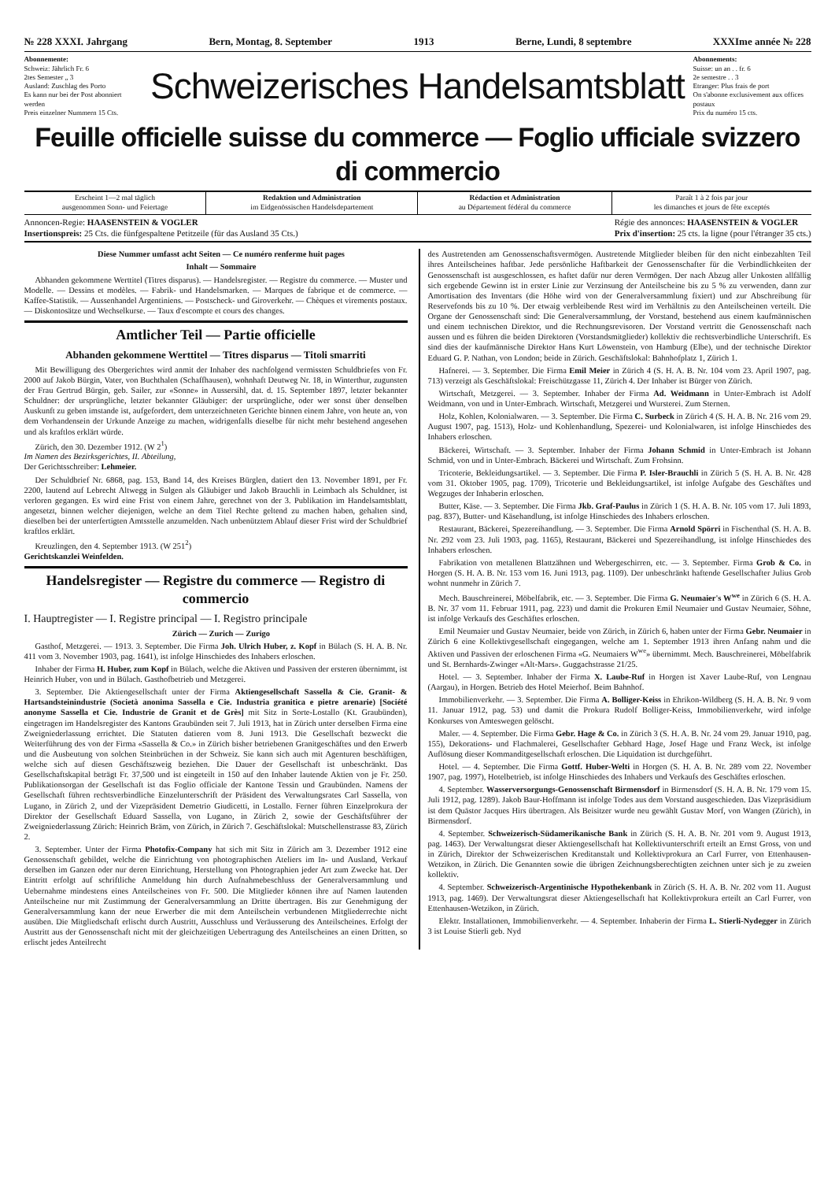№ 228 XXXI. Jahrgang Bern, Montag, 8. September 1913 Berne, Lundi, 8 septembre XXXIme année № 228
Abonnemente:
Schweiz: Jährlich Fr. 6
2tes Semester „ 3
Ausland: Zuschlag des Porto
Es kann nur bei der Post abonniert werden
Preis einzelner Nummern 15 Cts.
Schweizerisches Handelsamtsblatt
Abonnements:
Suisse: un an . . fr. 6
2e semestre . . 3
Etranger: Plus frais de port
On s'abonne exclusivement aux offices postaux
Prix du numéro 15 cts.
Feuille officielle suisse du commerce — Foglio ufficiale svizzero di commercio
| Erscheint 1—2 mal täglich ausgenommen Sonn- und Feiertage | Redaktion und Administration im Eidgenössischen Handelsdepartement | Rédaction et Administration au Département fédéral du commerce | Paraît 1 à 2 fois par jour les dimanches et jours de fête exceptés |
Annoncen-Regie: HAASENSTEIN & VOGLER
Insertionspreis: 25 Cts. die fünfgespaltene Petitzeile (für das Ausland 35 Cts.) Régie des annonces: HAASENSTEIN & VOGLER
Prix d'insertion: 25 cts. la ligne (pour l'étranger 35 cts.)
Diese Nummer umfasst acht Seiten — Ce numéro renferme huit pages
Inhalt — Sommaire
Abhanden gekommene Werttitel (Titres disparus). — Handelsregister. — Registre du commerce. — Muster und Modelle. — Dessins et modèles. — Fabrik- und Handelsmarken. — Marques de fabrique et de commerce. — Kaffee-Statistik. — Aussenhandel Argentiniens. — Postscheck- und Giroverkehr. — Chèques et virements postaux. — Diskontosätze und Wechselkurse. — Taux d'escompte et cours des changes.
Amtlicher Teil — Partie officielle
Abhanden gekommene Werttitel — Titres disparus — Titoli smarriti
Mit Bewilligung des Obergerichtes wird anmit der Inhaber des nachfolgend vermissten Schuldbriefes von Fr. 2000 auf Jakob Bürgin, Vater, von Buchthalen (Schaffhausen), wohnhaft Deutweg Nr. 18, in Winterthur, zugunsten der Frau Gertrud Bürgin, geb. Sailer, zur «Sonne» in Aussersihl, dat. d. 15. September 1897, letzter bekannter Schuldner: der ursprüngliche, letzter bekannter Gläubiger: der ursprüngliche, oder wer sonst über denselben Auskunft zu geben imstande ist, aufgefordert, dem unterzeichneten Gerichte binnen einem Jahre, von heute an, von dem Vorhandensein der Urkunde Anzeige zu machen, widrigenfalls dieselbe für nicht mehr bestehend angesehen und als kraftlos erklärt würde.
Zürich, den 30. Dezember 1912. (W 2<sup>1</sup>)
Im Namen des Bezirksgerichtes, II. Abteilung,
Der Gerichtsschreiber: Lehmeier.
Der Schuldbrief Nr. 6868, pag. 153, Band 14, des Kreises Bürglen, datiert den 13. November 1891, per Fr. 2200, lautend auf Lebrecht Altwegg in Sulgen als Gläubiger und Jakob Brauchli in Leimbach als Schuldner, ist verloren gegangen. Es wird eine Frist von einem Jahre, gerechnet von der 3. Publikation im Handelsamtsblatt, angesetzt, binnen welcher diejenigen, welche an dem Titel Rechte geltend zu machen haben, gehalten sind, dieselben bei der unterfertigten Amtsstelle anzumelden. Nach unbenütztem Ablauf dieser Frist wird der Schuldbrief kraftlos erklärt.
Kreuzlingen, den 4. September 1913. (W 251<sup>2</sup>)
Gerichtskanzlei Weinfelden.
Handelsregister — Registre du commerce — Registro di commercio
I. Hauptregister — I. Registre principal — I. Registro principale
Zürich — Zurich — Zurigo
Gasthof, Metzgerei. — 1913. 3. September. Die Firma Joh. Ulrich Huber, z. Kopf in Bülach (S. H. A. B. Nr. 411 vom 3. November 1903, pag. 1641), ist infolge Hinschiedes des Inhabers erloschen.
Inhaber der Firma H. Huber, zum Kopf in Bülach, welche die Aktiven und Passiven der ersteren übernimmt, ist Heinrich Huber, von und in Bülach. Gasthofbetrieb und Metzgerei.
3. September. Die Aktiengesellschaft unter der Firma Aktiengesellschaft Sassella & Cie. Granit- & Hartsandsteinindustrie (Società anonima Sassella e Cie. Industria granitica e pietre arenarie) [Société anonyme Sassella et Cie. Industrie de Granit et de Grès] mit Sitz in Sorte-Lostallo (Kt. Graubünden), eingetragen im Handelsregister des Kantons Graubünden seit 7. Juli 1913, hat in Zürich unter derselben Firma eine Zweigniederlassung errichtet. Die Statuten datieren vom 8. Juni 1913. Die Gesellschaft bezweckt die Weiterführung des von der Firma «Sassella & Co.» in Zürich bisher betriebenen Granitgeschäftes und den Erwerb und die Ausbeutung von solchen Steinbrüchen in der Schweiz. Sie kann sich auch mit Agenturen beschäftigen, welche sich auf diesen Geschäftszweig beziehen. Die Dauer der Gesellschaft ist unbeschränkt. Das Gesellschaftskapital beträgt Fr. 37,500 und ist eingeteilt in 150 auf den Inhaber lautende Aktien von je Fr. 250. Publikationsorgan der Gesellschaft ist das Foglio officiale der Kantone Tessin und Graubünden. Namens der Gesellschaft führen rechtsverbindliche Einzelunterschrift der Präsident des Verwaltungsrates Carl Sassella, von Lugano, in Zürich 2, und der Vizepräsident Demetrio Giudicetti, in Lostallo. Ferner führen Einzelprokura der Direktor der Gesellschaft Eduard Sassella, von Lugano, in Zürich 2, sowie der Geschäftsführer der Zweigniederlassung Zürich: Heinrich Bräm, von Zürich, in Zürich 7. Geschäftslokal: Mutschellenstrasse 83, Zürich 2.
3. September. Unter der Firma Photofix-Company hat sich mit Sitz in Zürich am 3. Dezember 1912 eine Genossenschaft gebildet, welche die Einrichtung von photographischen Ateliers im In- und Ausland, Verkauf derselben im Ganzen oder nur deren Einrichtung, Herstellung von Photographien jeder Art zum Zwecke hat. Der Eintritt erfolgt auf schriftliche Anmeldung hin durch Aufnahmebeschluss der Generalversammlung und Uebernahme mindestens eines Anteilscheines von Fr. 500. Die Mitglieder können ihre auf Namen lautenden Anteilscheine nur mit Zustimmung der Generalversammlung an Dritte übertragen. Bis zur Genehmigung der Generalversammlung kann der neue Erwerber die mit dem Anteilschein verbundenen Mitgliederrechte nicht ausüben. Die Mitgliedschaft erlischt durch Austritt, Ausschluss und Veräusserung des Anteilscheines. Erfolgt der Austritt aus der Genossenschaft nicht mit der gleichzeitigen Uebertragung des Anteilscheines an einen Dritten, so erlischt jedes Anteilrecht
des Austretenden am Genossenschaftsvermögen. Austretende Mitglieder bleiben für den nicht einbezahlten Teil ihres Anteilscheines haftbar. Jede persönliche Haftbarkeit der Genossenschafter für die Verbindlichkeiten der Genossenschaft ist ausgeschlossen, es haftet dafür nur deren Vermögen. Der nach Abzug aller Unkosten allfällig sich ergebende Gewinn ist in erster Linie zur Verzinsung der Anteilscheine bis zu 5 % zu verwenden, dann zur Amortisation des Inventars (die Höhe wird von der Generalversammlung fixiert) und zur Abschreibung für Reservefonds bis zu 10 %. Der etwaig verbleibende Rest wird im Verhältnis zu den Anteilscheinen verteilt. Die Organe der Genossenschaft sind: Die Generalversammlung, der Vorstand, bestehend aus einem kaufmännischen und einem technischen Direktor, und die Rechnungsrevisoren. Der Vorstand vertritt die Genossenschaft nach aussen und es führen die beiden Direktoren (Vorstandsmitglieder) kollektiv die rechtsverbindliche Unterschrift. Es sind dies der kaufmännische Direktor Hans Kurt Löwenstein, von Hamburg (Elbe), und der technische Direktor Eduard G. P. Nathan, von London; beide in Zürich. Geschäftslokal: Bahnhofplatz 1, Zürich 1.
Hafnerei. — 3. September. Die Firma Emil Meier in Zürich 4 (S. H. A. B. Nr. 104 vom 23. April 1907, pag. 713) verzeigt als Geschäftslokal: Freischützgasse 11, Zürich 4. Der Inhaber ist Bürger von Zürich.
Wirtschaft, Metzgerei. — 3. September. Inhaber der Firma Ad. Weidmann in Unter-Embrach ist Adolf Weidmann, von und in Unter-Embrach. Wirtschaft, Metzgerei und Wursterei. Zum Sternen.
Holz, Kohlen, Kolonialwaren. — 3. September. Die Firma C. Surbeck in Zürich 4 (S. H. A. B. Nr. 216 vom 29. August 1907, pag. 1513), Holz- und Kohlenhandlung, Spezerei- und Kolonialwaren, ist infolge Hinschiedes des Inhabers erloschen.
Bäckerei, Wirtschaft. — 3. September. Inhaber der Firma Johann Schmid in Unter-Embrach ist Johann Schmid, von und in Unter-Embrach. Bäckerei und Wirtschaft. Zum Frohsinn.
Tricoterie, Bekleidungsartikel. — 3. September. Die Firma P. Isler-Brauchli in Zürich 5 (S. H. A. B. Nr. 428 vom 31. Oktober 1905, pag. 1709), Tricoterie und Bekleidungsartikel, ist infolge Aufgabe des Geschäftes und Wegzuges der Inhaberin erloschen.
Butter, Käse. — 3. September. Die Firma Jkb. Graf-Paulus in Zürich 1 (S. H. A. B. Nr. 105 vom 17. Juli 1893, pag. 837), Butter- und Käsehandlung, ist infolge Hinschiedes des Inhabers erloschen.
Restaurant, Bäckerei, Spezereihandlung. — 3. September. Die Firma Arnold Spörri in Fischenthal (S. H. A. B. Nr. 292 vom 23. Juli 1903, pag. 1165), Restaurant, Bäckerei und Spezereihandlung, ist infolge Hinschiedes des Inhabers erloschen.
Fabrikation von metallenen Blattzähnen und Webergeschirren, etc. — 3. September. Firma Grob & Co. in Horgen (S. H. A. B. Nr. 153 vom 16. Juni 1913, pag. 1109). Der unbeschränkt haftende Gesellschafter Julius Grob wohnt nunmehr in Zürich 7.
Mech. Bauschreinerei, Möbelfabrik, etc. — 3. September. Die Firma G. Neumaier's W<sup>we</sup> in Zürich 6 (S. H. A. B. Nr. 37 vom 11. Februar 1911, pag. 223) und damit die Prokuren Emil Neumaier und Gustav Neumaier, Söhne, ist infolge Verkaufs des Geschäftes erloschen.
Emil Neumaier und Gustav Neumaier, beide von Zürich, in Zürich 6, haben unter der Firma Gebr. Neumaier in Zürich 6 eine Kollektivgesellschaft eingegangen, welche am 1. September 1913 ihren Anfang nahm und die Aktiven und Passiven der erloschenen Firma «G. Neumaiers W<sup>we</sup>» übernimmt. Mech. Bauschreinerei, Möbelfabrik und St. Bernhards-Zwinger «Alt-Mars». Guggachstrasse 21/25.
Hotel. — 3. September. Inhaber der Firma X. Laube-Ruf in Horgen ist Xaver Laube-Ruf, von Lengnau (Aargau), in Horgen. Betrieb des Hotel Meierhof. Beim Bahnhof.
Immobilienverkehr. — 3. September. Die Firma A. Bolliger-Keiss in Ehrikon-Wildberg (S. H. A. B. Nr. 9 vom 11. Januar 1912, pag. 53) und damit die Prokura Rudolf Bolliger-Keiss, Immobilienverkehr, wird infolge Konkurses von Amteswegen gelöscht.
Maler. — 4. September. Die Firma Gebr. Hage & Co. in Zürich 3 (S. H. A. B. Nr. 24 vom 29. Januar 1910, pag. 155), Dekorations- und Flachmalerei, Gesellschafter Gebhard Hage, Josef Hage und Franz Weck, ist infolge Auflösung dieser Kommanditgesellschaft erloschen. Die Liquidation ist durchgeführt.
Hotel. — 4. September. Die Firma Gottf. Huber-Welti in Horgen (S. H. A. B. Nr. 289 vom 22. November 1907, pag. 1997), Hotelbetrieb, ist infolge Hinschiedes des Inhabers und Verkaufs des Geschäftes erloschen.
4. September. Wasserversorgungs-Genossenschaft Birmensdorf in Birmensdorf (S. H. A. B. Nr. 179 vom 15. Juli 1912, pag. 1289). Jakob Baur-Hoffmann ist infolge Todes aus dem Vorstand ausgeschieden. Das Vizepräsidium ist dem Quästor Jacques Hirs übertragen. Als Beisitzer wurde neu gewählt Gustav Morf, von Wangen (Zürich), in Birmensdorf.
4. September. Schweizerisch-Südamerikanische Bank in Zürich (S. H. A. B. Nr. 201 vom 9. August 1913, pag. 1463). Der Verwaltungsrat dieser Aktiengesellschaft hat Kollektivunterschrift erteilt an Ernst Gross, von und in Zürich, Direktor der Schweizerischen Kreditanstalt und Kollektivprokura an Carl Furrer, von Ettenhausen-Wetzikon, in Zürich. Die Genannten sowie die übrigen Zeichnungsberechtigten zeichnen unter sich je zu zweien kollektiv.
4. September. Schweizerisch-Argentinische Hypothekenbank in Zürich (S. H. A. B. Nr. 202 vom 11. August 1913, pag. 1469). Der Verwaltungsrat dieser Aktiengesellschaft hat Kollektivprokura erteilt an Carl Furrer, von Ettenhausen-Wetzikon, in Zürich.
Elektr. Installationen, Immobilienverkehr. — 4. September. Inhaberin der Firma L. Stierli-Nydegger in Zürich 3 ist Louise Stierli geb. Nyd